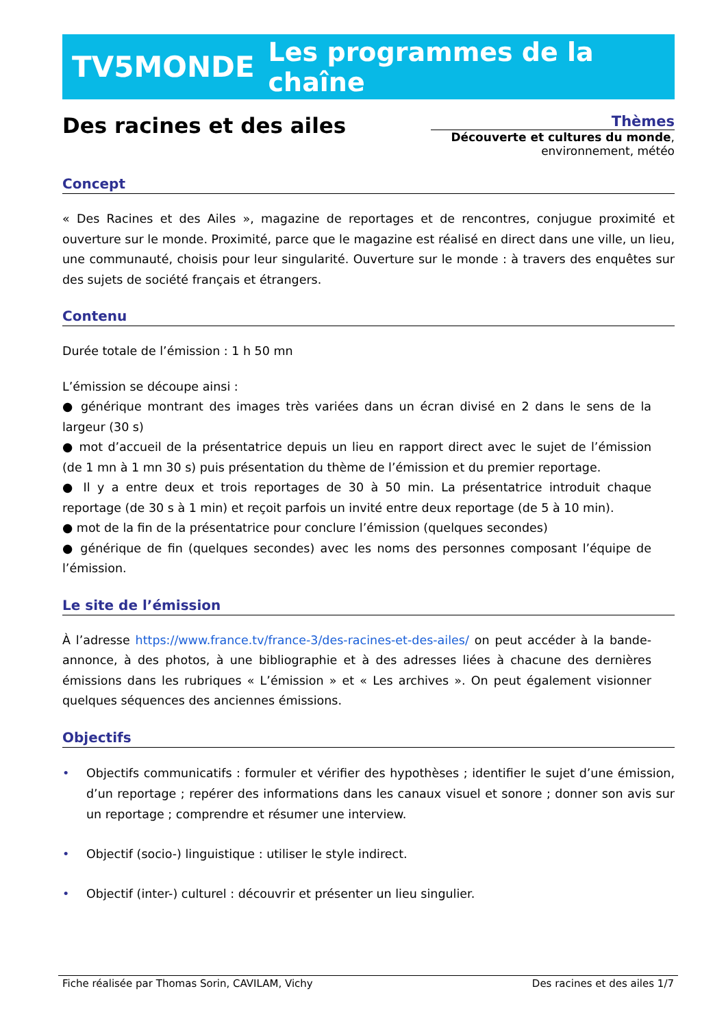TV5MONDE Les programmes de la chaîne
Des racines et des ailes
Thèmes
Découverte et cultures du monde,
environnement, météo
Concept
« Des Racines et des Ailes », magazine de reportages et de rencontres, conjugue proximité et ouverture sur le monde. Proximité, parce que le magazine est réalisé en direct dans une ville, un lieu, une communauté, choisis pour leur singularité. Ouverture sur le monde : à travers des enquêtes sur des sujets de société français et étrangers.
Contenu
Durée totale de l’émission : 1 h 50 mn
L’émission se découpe ainsi :
● générique montrant des images très variées dans un écran divisé en 2 dans le sens de la largeur (30 s)
● mot d’accueil de la présentatrice depuis un lieu en rapport direct avec le sujet de l’émission (de 1 mn à 1 mn 30 s) puis présentation du thème de l’émission et du premier reportage.
● Il y a entre deux et trois reportages de 30 à 50 min. La présentatrice introduit chaque reportage (de 30 s à 1 min) et reçoit parfois un invité entre deux reportage (de 5 à 10 min).
● mot de la fin de la présentatrice pour conclure l’émission (quelques secondes)
● générique de fin (quelques secondes) avec les noms des personnes composant l’équipe de l’émission.
Le site de l’émission
À l’adresse https://www.france.tv/france-3/des-racines-et-des-ailes/ on peut accéder à la bande-annonce, à des photos, à une bibliographie et à des adresses liées à chacune des dernières émissions dans les rubriques « L’émission » et « Les archives ». On peut également visionner quelques séquences des anciennes émissions.
Objectifs
• Objectifs communicatifs : formuler et vérifier des hypothèses ; identifier le sujet d’une émission, d’un reportage ; repérer des informations dans les canaux visuel et sonore ; donner son avis sur un reportage ; comprendre et résumer une interview.
• Objectif (socio-) linguistique : utiliser le style indirect.
• Objectif (inter-) culturel : découvrir et présenter un lieu singulier.
Fiche réalisée par Thomas Sorin, CAVILAM, Vichy Des racines et des ailes 1/7